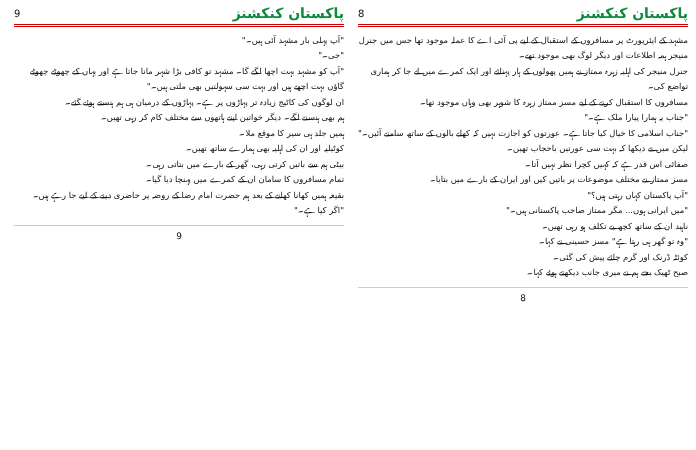پاکستان کنکشنز 8
مشہد کے ایئرپورٹ پر مسافروں کے استقبال کے لیے پی آئی اے کا عملہ موجود تھا جس میں جنرل منیجر ہمہ اطلاعات اور دیگر لوگ بھی موجود تھے۔
جنرل منیجر کی اہلیہ زہرہ ممتاز نے ہمیں پھولوں کے ہار پہنائے اور ایک کمرے میں لے جا کر ہماری تواضع کی۔
مسافروں کا استقبال کرنے کے لیے مسز ممتاز زہرہ کا شوہر بھی وہاں موجود تھا۔
"جناب یہ ہمارا پیارا ملک ہے۔"
"جناب اسلامی کا خیال کیا جاتا ہے۔ عورتوں کو اجازت نہیں کہ کھلے بالوں کے ساتھ سامنے آئیں۔"
لیکن میں نے دیکھا کہ بہت سی عورتیں باحجاب تھیں۔
صفائی اس قدر ہے کہ کہیں کچرا نظر نہیں آتا۔
مسز ممتاز نے مختلف موضوعات پر باتیں کیں اور ایران کے بارے میں بتایا۔
"آپ پاکستان کہاں رہتی ہیں؟"
"میں ایرانی ہوں... مگر ممتاز صاحب پاکستانی ہیں۔"
ناہید ان کے ساتھ کچھ بے تکلف ہو رہی تھیں۔
"وہ تو گھر ہی رہتا ہے" مسز حسینی نے کہا۔
کوئٹہ ڈرنک اور گرم چائے پیش کی گئی۔
صبح ٹھیک بجے ہم نے میری جانب دیکھتے ہوئے کہا۔
8
پاکستان کنکشنز 9
"آپ پہلی بار مشہد آئی ہیں۔"
"جی۔"
"آپ کو مشہد بہت اچھا لگے گا۔ مشہد تو کافی بڑا شہر مانا جاتا ہے اور یہاں کے چھوٹے چھوٹے گاؤں بہت اچھے ہیں اور بہت سی سہولتیں بھی ملتی ہیں۔"
ان لوگوں کی کاٹیج زیادہ تر پہاڑوں پر ہے۔ پہاڑوں کے درمیان ہی ہم ہنستے ہوئے گئے۔
ہم بھی ہنسنے لگے۔ دیگر خواتین اپنے ہاتھوں سے مختلف کام کر رہی تھیں۔
ہمیں جلد ہی سیر کا موقع ملا۔
کوٹیلیہ اور ان کی اہلیہ بھی ہمارے ساتھ تھیں۔
بیٹی ہم سے باتیں کرتی رہی، گھر کے بارے میں بتاتی رہی۔
تمام مسافروں کا سامان ان کے کمرے میں پہنچا دیا گیا۔
بقیعہ ہمیں کھانا کھانے کے بعد ہم حضرت امام رضا کے روضہ پر حاضری دینے کے لیے جا رہے ہیں۔
"اگر کیا ہے۔"
9